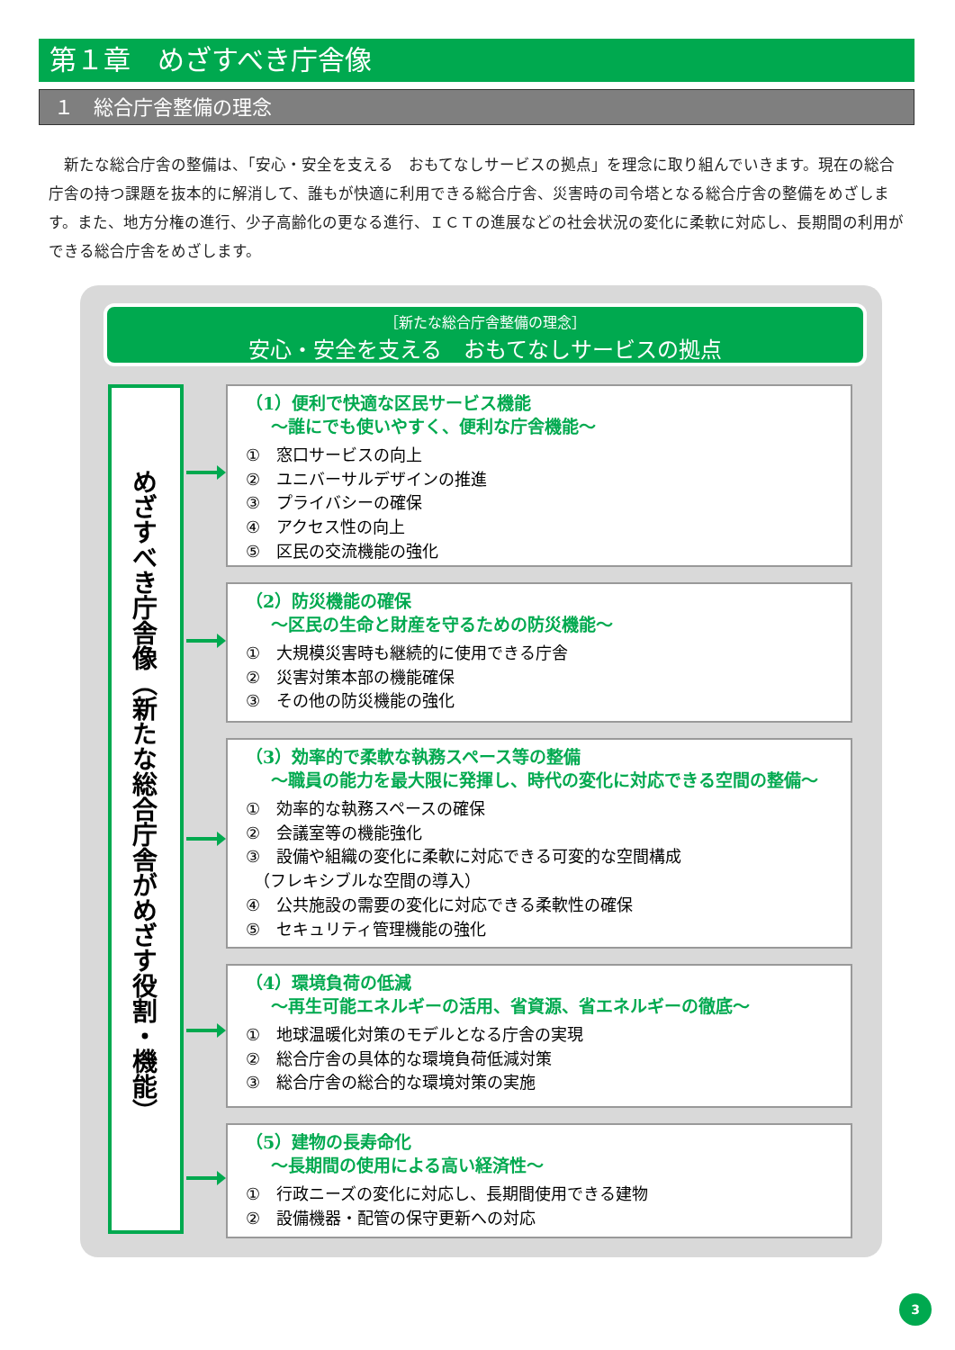第１章　めざすべき庁舎像
１　総合庁舎整備の理念
　新たな総合庁舎の整備は、「安心・安全を支える　おもてなしサービスの拠点」を理念に取り組んでいきます。現在の総合庁舎の持つ課題を抜本的に解消して、誰もが快適に利用できる総合庁舎、災害時の司令塔となる総合庁舎の整備をめざします。また、地方分権の進行、少子高齢化の更なる進行、ＩＣＴの進展などの社会状況の変化に柔軟に対応し、長期間の利用ができる総合庁舎をめざします。
［新たな総合庁舎整備の理念］
安心・安全を支える　おもてなしサービスの拠点
めざすべき庁舎像（新たな総合庁舎がめざす役割・機能）
（1）便利で快適な区民サービス機能
～誰にでも使いやすく、便利な庁舎機能～
①　窓口サービスの向上
②　ユニバーサルデザインの推進
③　プライバシーの確保
④　アクセス性の向上
⑤　区民の交流機能の強化
（2）防災機能の確保
～区民の生命と財産を守るための防災機能～
①　大規模災害時も継続的に使用できる庁舎
②　災害対策本部の機能確保
③　その他の防災機能の強化
（3）効率的で柔軟な執務スペース等の整備
～職員の能力を最大限に発揮し、時代の変化に対応できる空間の整備～
①　効率的な執務スペースの確保
②　会議室等の機能強化
③　設備や組織の変化に柔軟に対応できる可変的な空間構成
　（フレキシブルな空間の導入）
④　公共施設の需要の変化に対応できる柔軟性の確保
⑤　セキュリティ管理機能の強化
（4）環境負荷の低減
～再生可能エネルギーの活用、省資源、省エネルギーの徹底～
①　地球温暖化対策のモデルとなる庁舎の実現
②　総合庁舎の具体的な環境負荷低減対策
③　総合庁舎の総合的な環境対策の実施
（5）建物の長寿命化
～長期間の使用による高い経済性～
①　行政ニーズの変化に対応し、長期間使用できる建物
②　設備機器・配管の保守更新への対応
3